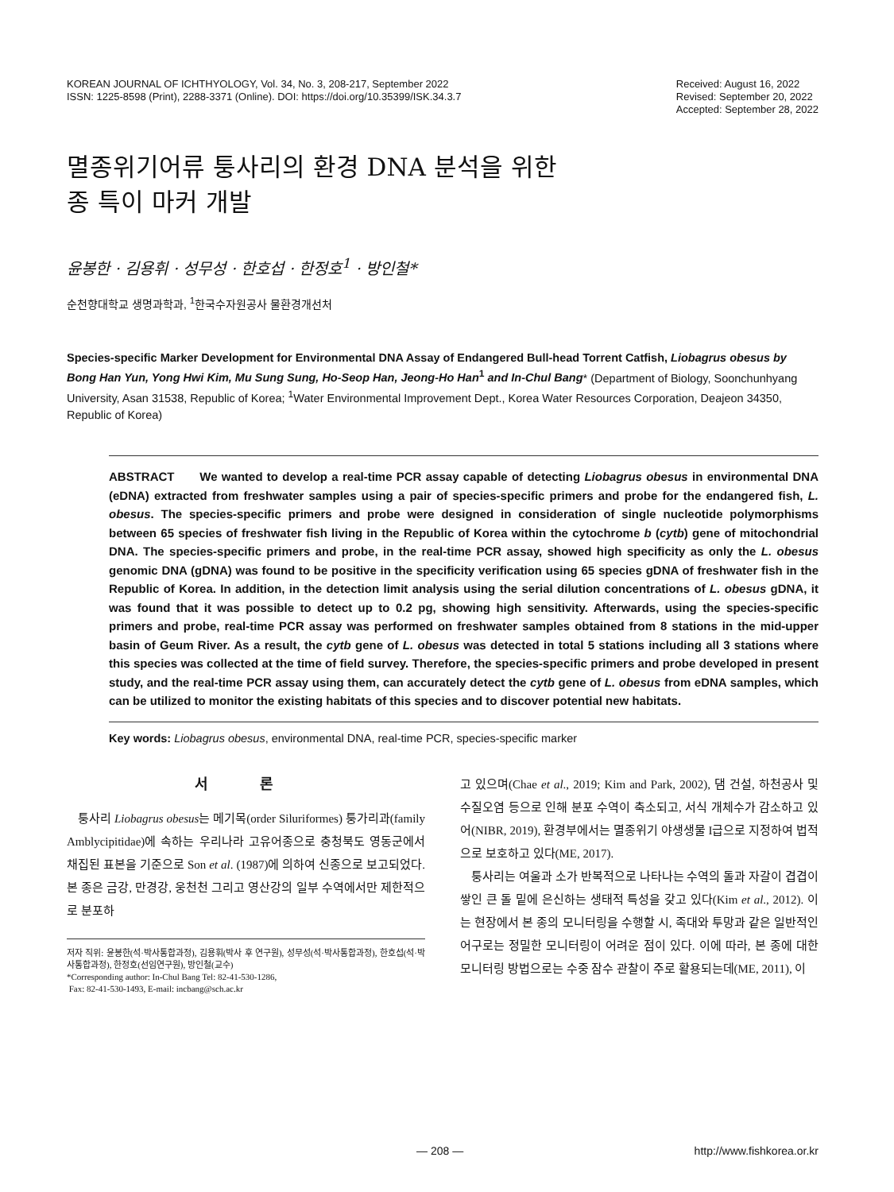KOREAN JOURNAL OF ICHTHYOLOGY, Vol. 34, No. 3, 208-217, September 2022
ISSN: 1225-8598 (Print), 2288-3371 (Online). DOI: https://doi.org/10.35399/ISK.34.3.7
Received: August 16, 2022
Revised: September 20, 2022
Accepted: September 28, 2022
멸종위기어류 퉁사리의 환경 DNA 분석을 위한
종 특이 마커 개발
윤봉한 · 김용휘 · 성무성 · 한호섭 · 한정호<sup>1</sup> · 방인철*
순천향대학교 생명과학과, <sup>1</sup>한국수자원공사 물환경개선처
Species-specific Marker Development for Environmental DNA Assay of Endangered Bull-head Torrent Catfish, Liobagrus obesus by Bong Han Yun, Yong Hwi Kim, Mu Sung Sung, Ho-Seop Han, Jeong-Ho Han<sup>1</sup> and In-Chul Bang* (Department of Biology, Soonchunhyang University, Asan 31538, Republic of Korea; <sup>1</sup>Water Environmental Improvement Dept., Korea Water Resources Corporation, Deajeon 34350, Republic of Korea)
ABSTRACT We wanted to develop a real-time PCR assay capable of detecting Liobagrus obesus in environmental DNA (eDNA) extracted from freshwater samples using a pair of species-specific primers and probe for the endangered fish, L. obesus. The species-specific primers and probe were designed in consideration of single nucleotide polymorphisms between 65 species of freshwater fish living in the Republic of Korea within the cytochrome b (cytb) gene of mitochondrial DNA. The species-specific primers and probe, in the real-time PCR assay, showed high specificity as only the L. obesus genomic DNA (gDNA) was found to be positive in the specificity verification using 65 species gDNA of freshwater fish in the Republic of Korea. In addition, in the detection limit analysis using the serial dilution concentrations of L. obesus gDNA, it was found that it was possible to detect up to 0.2 pg, showing high sensitivity. Afterwards, using the species-specific primers and probe, real-time PCR assay was performed on freshwater samples obtained from 8 stations in the mid-upper basin of Geum River. As a result, the cytb gene of L. obesus was detected in total 5 stations including all 3 stations where this species was collected at the time of field survey. Therefore, the species-specific primers and probe developed in present study, and the real-time PCR assay using them, can accurately detect the cytb gene of L. obesus from eDNA samples, which can be utilized to monitor the existing habitats of this species and to discover potential new habitats.
Key words: Liobagrus obesus, environmental DNA, real-time PCR, species-specific marker
서 론
퉁사리 Liobagrus obesus는 메기목(order Siluriformes) 퉁가리과(family Amblycipitidae)에 속하는 우리나라 고유어종으로 충청북도 영동군에서 채집된 표본을 기준으로 Son et al. (1987)에 의하여 신종으로 보고되었다. 본 종은 금강, 만경강, 웅천천 그리고 영산강의 일부 수역에서만 제한적으로 분포하
저자 직위: 윤봉한(석·박사통합과정), 김용휘(박사 후 연구원), 성무성(석·박사통합과정), 한호섭(석·박사통합과정), 한정호(선임연구원), 방인철(교수)
*Corresponding author: In-Chul Bang Tel: 82-41-530-1286,
Fax: 82-41-530-1493, E-mail: incbang@sch.ac.kr
고 있으며(Chae et al., 2019; Kim and Park, 2002), 댐 건설, 하천공사 및 수질오염 등으로 인해 분포 수역이 축소되고, 서식 개체수가 감소하고 있어(NIBR, 2019), 환경부에서는 멸종위기 야생생물 I급으로 지정하여 법적으로 보호하고 있다(ME, 2017).
퉁사리는 여울과 소가 반복적으로 나타나는 수역의 돌과 자갈이 겹겹이 쌓인 큰 돌 밑에 은신하는 생태적 특성을 갖고 있다(Kim et al., 2012). 이는 현장에서 본 종의 모니터링을 수행할 시, 족대와 투망과 같은 일반적인 어구로는 정밀한 모니터링이 어려운 점이 있다. 이에 따라, 본 종에 대한 모니터링 방법으로는 수중 잠수 관찰이 주로 활용되는데(ME, 2011), 이
— 208 — http://www.fishkorea.or.kr